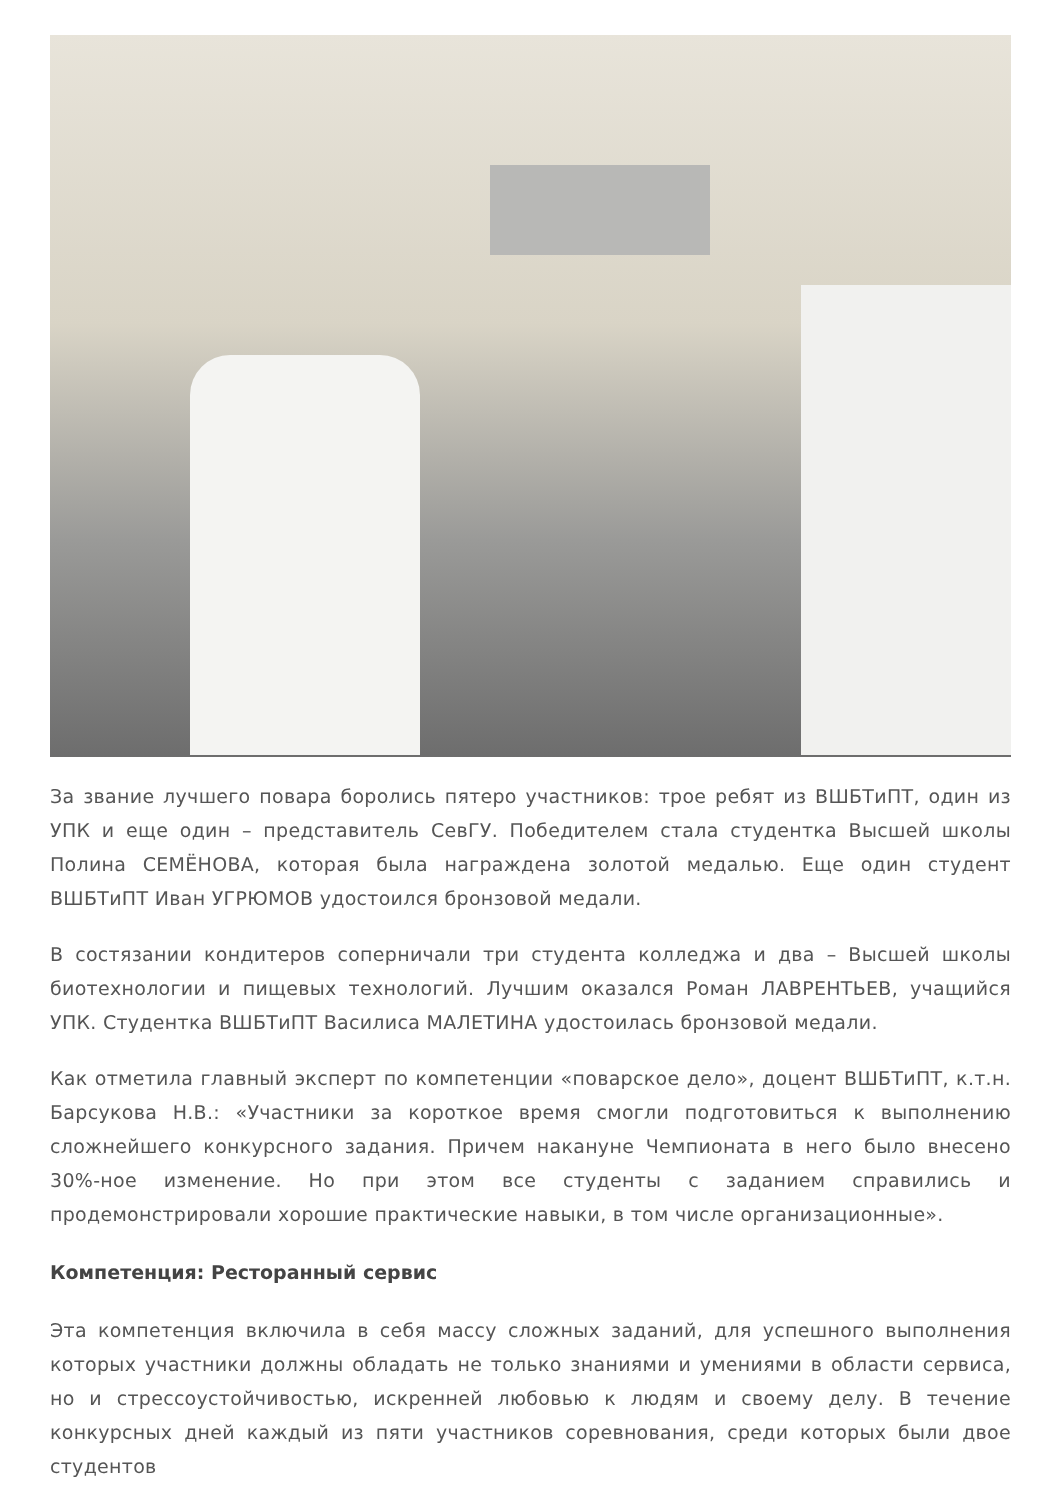За звание лучшего повара боролись пятеро участников: трое ребят из ВШБТиПТ, один из УПК и еще один – представитель СевГУ. Победителем стала студентка Высшей школы Полина СЕМЁНОВА, которая была награждена золотой медалью. Еще один студент ВШБТиПТ Иван УГРЮМОВ удостоился бронзовой медали.
В состязании кондитеров соперничали три студента колледжа и два – Высшей школы биотехнологии и пищевых технологий. Лучшим оказался Роман ЛАВРЕНТЬЕВ, учащийся УПК. Студентка ВШБТиПТ Василиса МАЛЕТИНА удостоилась бронзовой медали.
Как отметила главный эксперт по компетенции «поварское дело», доцент ВШБТиПТ, к.т.н. Барсукова Н.В.: «Участники за короткое время смогли подготовиться к выполнению сложнейшего конкурсного задания. Причем накануне Чемпионата в него было внесено 30%-ное изменение. Но при этом все студенты с заданием справились и продемонстрировали хорошие практические навыки, в том числе организационные».
Компетенция: Ресторанный сервис
Эта компетенция включила в себя массу сложных заданий, для успешного выполнения которых участники должны обладать не только знаниями и умениями в области сервиса, но и стрессоустойчивостью, искренней любовью к людям и своему делу. В течение конкурсных дней каждый из пяти участников соревнования, среди которых были двое студентов